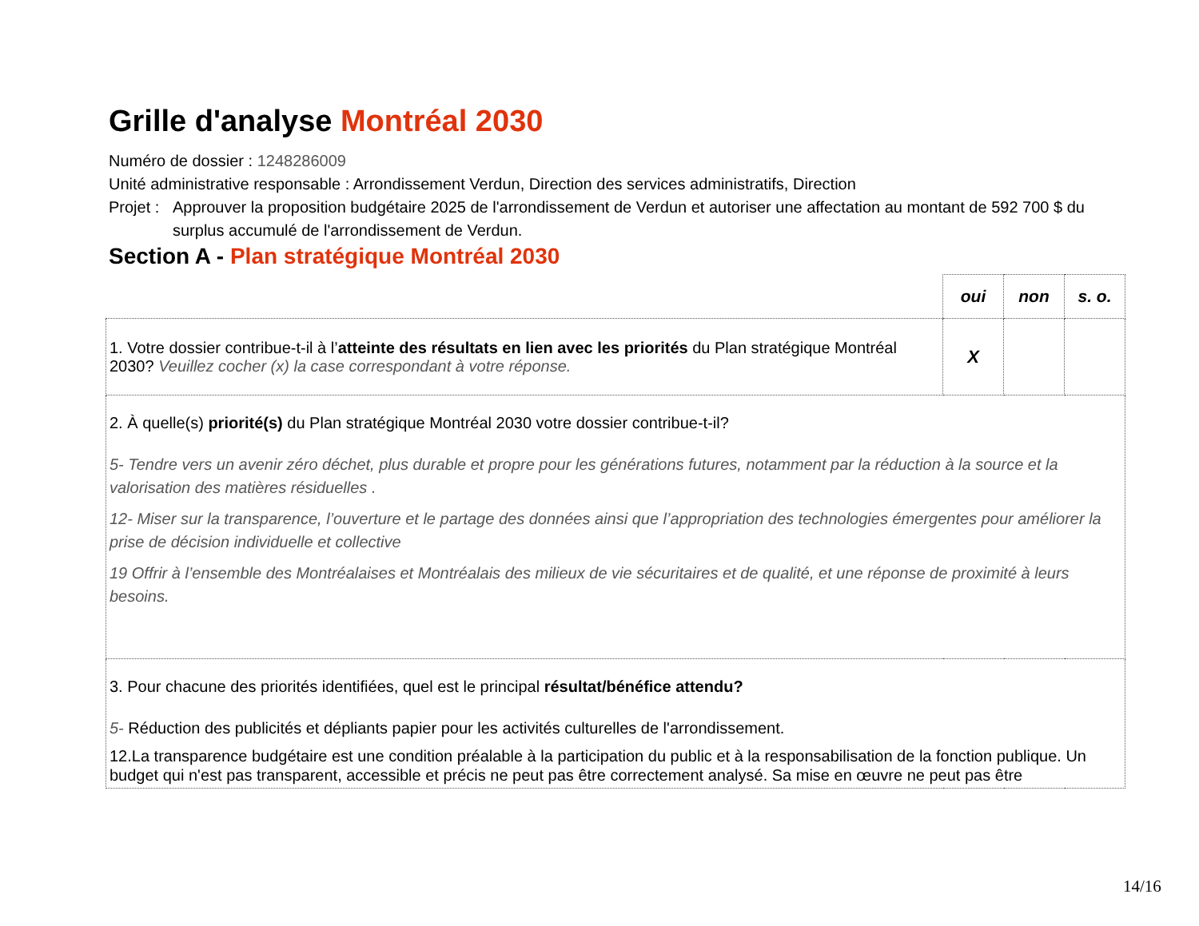Grille d'analyse Montréal 2030
Numéro de dossier : 1248286009
Unité administrative responsable : Arrondissement Verdun, Direction des services administratifs, Direction
Projet : Approuver la proposition budgétaire 2025 de l'arrondissement de Verdun et autoriser une affectation au montant de 592 700 $ du surplus accumulé de l'arrondissement de Verdun.
Section A - Plan stratégique Montréal 2030
| | oui | non | s. o. |
| 1. Votre dossier contribue-t-il à l’ atteinte des résultats en lien avec les priorités du Plan stratégique Montréal 2030? Veuillez cocher (x) la case correspondant à votre réponse. | X | | |
| 2. À quelle(s) priorité(s) du Plan stratégique Montréal 2030 votre dossier contribue-t-il? 5- Tendre vers un avenir zéro déchet, plus durable et propre pour les générations futures, notamment par la réduction à la source et la valorisation des matières résiduelles . 12- Miser sur la transparence, l’ouverture et le partage des données ainsi que l’appropriation des technologies émergentes pour améliorer la prise de décision individuelle et collective 19 Offrir à l’ensemble des Montréalaises et Montréalais des milieux de vie sécuritaires et de qualité, et une réponse de proximité à leurs besoins. | | | |
| 3. Pour chacune des priorités identifiées, quel est le principal résultat/bénéfice attendu? 5- Réduction des publicités et dépliants papier pour les activités culturelles de l'arrondissement. 12.La transparence budgétaire est une condition préalable à la participation du public et à la responsabilisation de la fonction publique. Un budget qui n'est pas transparent, accessible et précis ne peut pas être correctement analysé. Sa mise en œuvre ne peut pas être | | | |
14/16